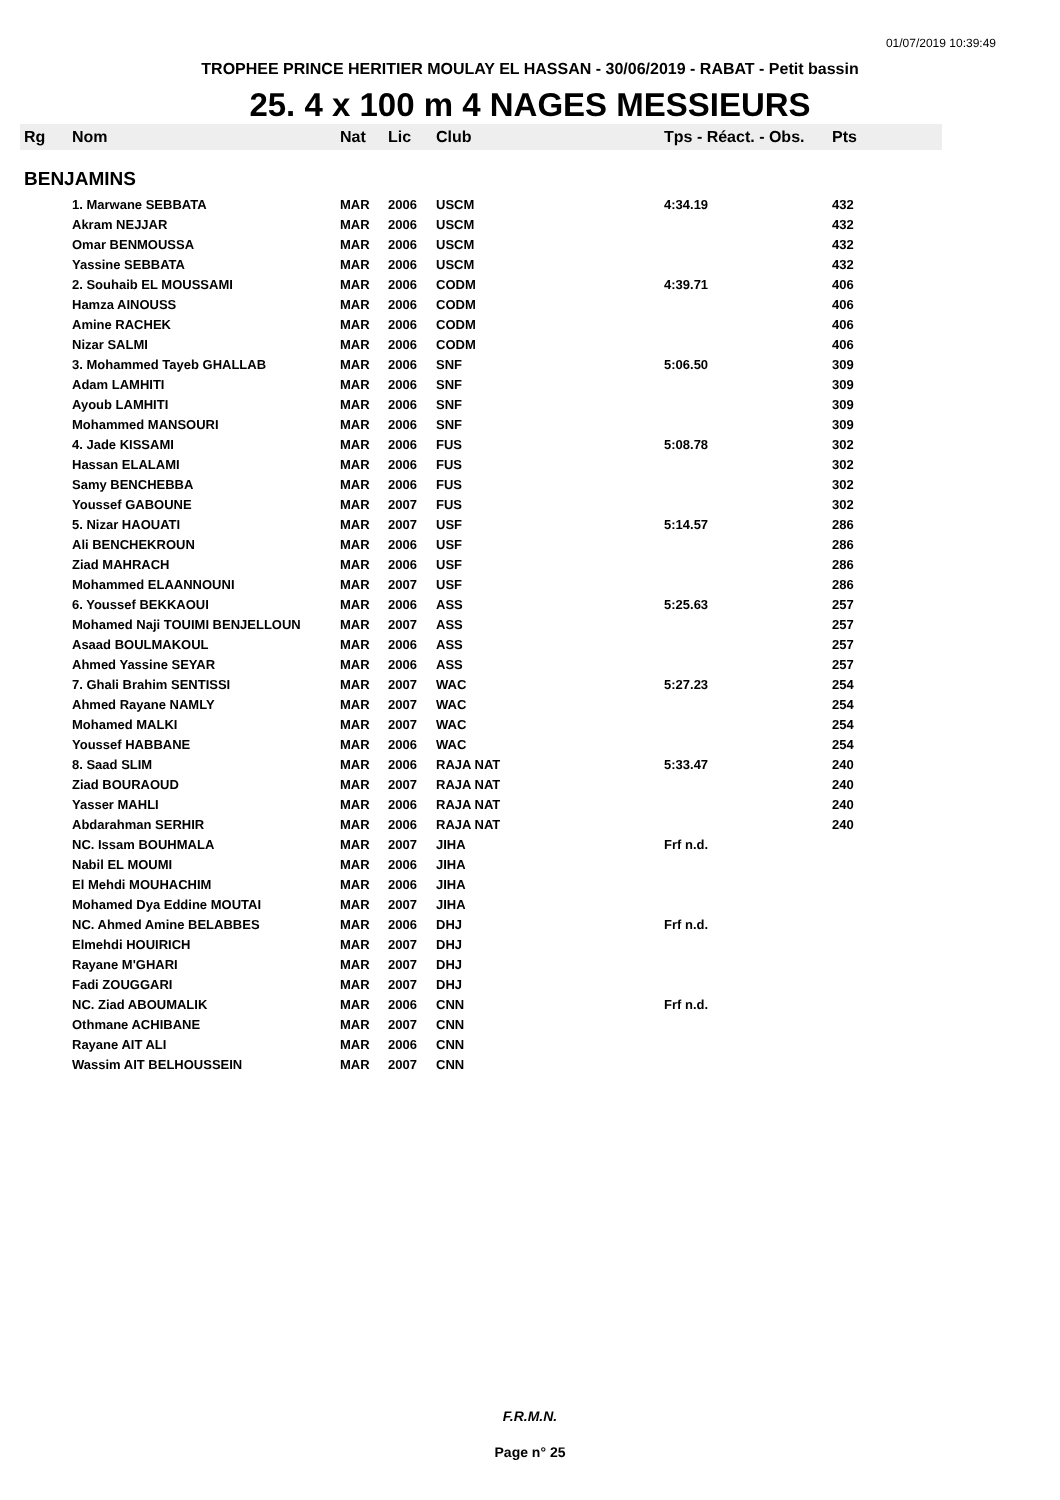01/07/2019 10:39:49
TROPHEE PRINCE HERITIER MOULAY EL HASSAN - 30/06/2019 - RABAT - Petit bassin
25. 4 x 100 m 4 NAGES MESSIEURS
| Rg | Nom | Nat | Lic | Club | Tps - Réact. - Obs. | Pts |
| --- | --- | --- | --- | --- | --- | --- |
| BENJAMINS | | | | | | |
| | 1. Marwane SEBBATA | MAR | 2006 | USCM | 4:34.19 | 432 |
| | Akram NEJJAR | MAR | 2006 | USCM | | 432 |
| | Omar BENMOUSSA | MAR | 2006 | USCM | | 432 |
| | Yassine SEBBATA | MAR | 2006 | USCM | | 432 |
| | 2. Souhaib EL MOUSSAMI | MAR | 2006 | CODM | 4:39.71 | 406 |
| | Hamza AINOUSS | MAR | 2006 | CODM | | 406 |
| | Amine RACHEK | MAR | 2006 | CODM | | 406 |
| | Nizar SALMI | MAR | 2006 | CODM | | 406 |
| | 3. Mohammed Tayeb GHALLAB | MAR | 2006 | SNF | 5:06.50 | 309 |
| | Adam LAMHITI | MAR | 2006 | SNF | | 309 |
| | Ayoub LAMHITI | MAR | 2006 | SNF | | 309 |
| | Mohammed MANSOURI | MAR | 2006 | SNF | | 309 |
| | 4. Jade KISSAMI | MAR | 2006 | FUS | 5:08.78 | 302 |
| | Hassan ELALAMI | MAR | 2006 | FUS | | 302 |
| | Samy BENCHEBBA | MAR | 2006 | FUS | | 302 |
| | Youssef GABOUNE | MAR | 2007 | FUS | | 302 |
| | 5. Nizar HAOUATI | MAR | 2007 | USF | 5:14.57 | 286 |
| | Ali BENCHEKROUN | MAR | 2006 | USF | | 286 |
| | Ziad MAHRACH | MAR | 2006 | USF | | 286 |
| | Mohammed ELAANNOUNI | MAR | 2007 | USF | | 286 |
| | 6. Youssef BEKKAOUI | MAR | 2006 | ASS | 5:25.63 | 257 |
| | Mohamed Naji TOUIMI BENJELLOUN | MAR | 2007 | ASS | | 257 |
| | Asaad BOULMAKOUL | MAR | 2006 | ASS | | 257 |
| | Ahmed Yassine SEYAR | MAR | 2006 | ASS | | 257 |
| | 7. Ghali Brahim SENTISSI | MAR | 2007 | WAC | 5:27.23 | 254 |
| | Ahmed Rayane NAMLY | MAR | 2007 | WAC | | 254 |
| | Mohamed MALKI | MAR | 2007 | WAC | | 254 |
| | Youssef HABBANE | MAR | 2006 | WAC | | 254 |
| | 8. Saad SLIM | MAR | 2006 | RAJA NAT | 5:33.47 | 240 |
| | Ziad BOURAOUD | MAR | 2007 | RAJA NAT | | 240 |
| | Yasser MAHLI | MAR | 2006 | RAJA NAT | | 240 |
| | Abdarahman SERHIR | MAR | 2006 | RAJA NAT | | 240 |
| | NC. Issam BOUHMALA | MAR | 2007 | JIHA | Frf n.d. | |
| | Nabil EL MOUMI | MAR | 2006 | JIHA | | |
| | El Mehdi MOUHACHIM | MAR | 2006 | JIHA | | |
| | Mohamed Dya Eddine MOUTAI | MAR | 2007 | JIHA | | |
| | NC. Ahmed Amine BELABBES | MAR | 2006 | DHJ | Frf n.d. | |
| | Elmehdi HOUIRICH | MAR | 2007 | DHJ | | |
| | Rayane M'GHARI | MAR | 2007 | DHJ | | |
| | Fadi ZOUGGARI | MAR | 2007 | DHJ | | |
| | NC. Ziad ABOUMALIK | MAR | 2006 | CNN | Frf n.d. | |
| | Othmane ACHIBANE | MAR | 2007 | CNN | | |
| | Rayane AIT ALI | MAR | 2006 | CNN | | |
| | Wassim AIT BELHOUSSEIN | MAR | 2007 | CNN | | |
F.R.M.N.
Page n° 25